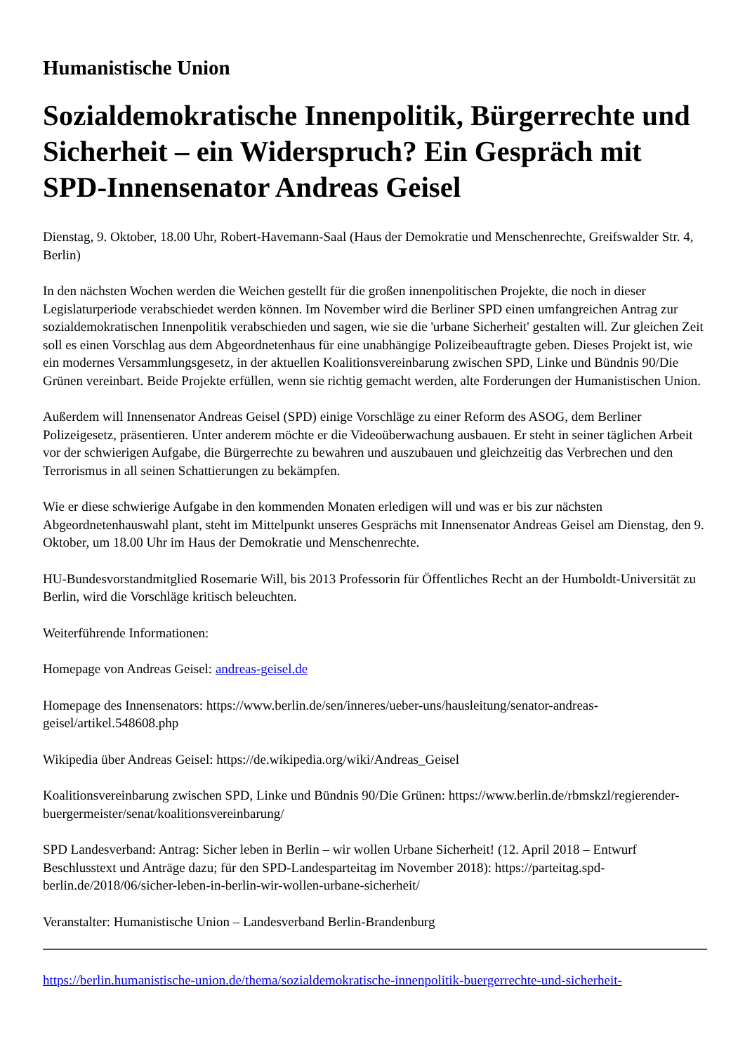Humanistische Union
Sozialdemokratische Innenpolitik, Bürgerrechte und Sicherheit – ein Widerspruch? Ein Gespräch mit SPD-Innensenator Andreas Geisel
Dienstag, 9. Oktober, 18.00 Uhr, Robert-Havemann-Saal (Haus der Demokratie und Menschenrechte, Greifswalder Str. 4, Berlin)
In den nächsten Wochen werden die Weichen gestellt für die großen innenpolitischen Projekte, die noch in dieser Legislaturperiode verabschiedet werden können. Im November wird die Berliner SPD einen umfangreichen Antrag zur sozialdemokratischen Innenpolitik verabschieden und sagen, wie sie die 'urbane Sicherheit' gestalten will. Zur gleichen Zeit soll es einen Vorschlag aus dem Abgeordnetenhaus für eine unabhängige Polizeibeauftragte geben. Dieses Projekt ist, wie ein modernes Versammlungsgesetz, in der aktuellen Koalitionsvereinbarung zwischen SPD, Linke und Bündnis 90/Die Grünen vereinbart. Beide Projekte erfüllen, wenn sie richtig gemacht werden, alte Forderungen der Humanistischen Union.
Außerdem will Innensenator Andreas Geisel (SPD) einige Vorschläge zu einer Reform des ASOG, dem Berliner Polizeigesetz, präsentieren. Unter anderem möchte er die Videoüberwachung ausbauen. Er steht in seiner täglichen Arbeit vor der schwierigen Aufgabe, die Bürgerrechte zu bewahren und auszubauen und gleichzeitig das Verbrechen und den Terrorismus in all seinen Schattierungen zu bekämpfen.
Wie er diese schwierige Aufgabe in den kommenden Monaten erledigen will und was er bis zur nächsten Abgeordnetenhauswahl plant, steht im Mittelpunkt unseres Gesprächs mit Innensenator Andreas Geisel am Dienstag, den 9. Oktober, um 18.00 Uhr im Haus der Demokratie und Menschenrechte.
HU-Bundesvorstandmitglied Rosemarie Will, bis 2013 Professorin für Öffentliches Recht an der Humboldt-Universität zu Berlin, wird die Vorschläge kritisch beleuchten.
Weiterführende Informationen:
Homepage von Andreas Geisel: andreas-geisel.de
Homepage des Innensenators: https://www.berlin.de/sen/inneres/ueber-uns/hausleitung/senator-andreas-geisel/artikel.548608.php
Wikipedia über Andreas Geisel: https://de.wikipedia.org/wiki/Andreas_Geisel
Koalitionsvereinbarung zwischen SPD, Linke und Bündnis 90/Die Grünen: https://www.berlin.de/rbmskzl/regierender-buergermeister/senat/koalitionsvereinbarung/
SPD Landesverband: Antrag: Sicher leben in Berlin – wir wollen Urbane Sicherheit! (12. April 2018 – Entwurf Beschlusstext und Anträge dazu; für den SPD-Landesparteitag im November 2018): https://parteitag.spd-berlin.de/2018/06/sicher-leben-in-berlin-wir-wollen-urbane-sicherheit/
Veranstalter: Humanistische Union – Landesverband Berlin-Brandenburg
https://berlin.humanistische-union.de/thema/sozialdemokratische-innenpolitik-buergerrechte-und-sicherheit-